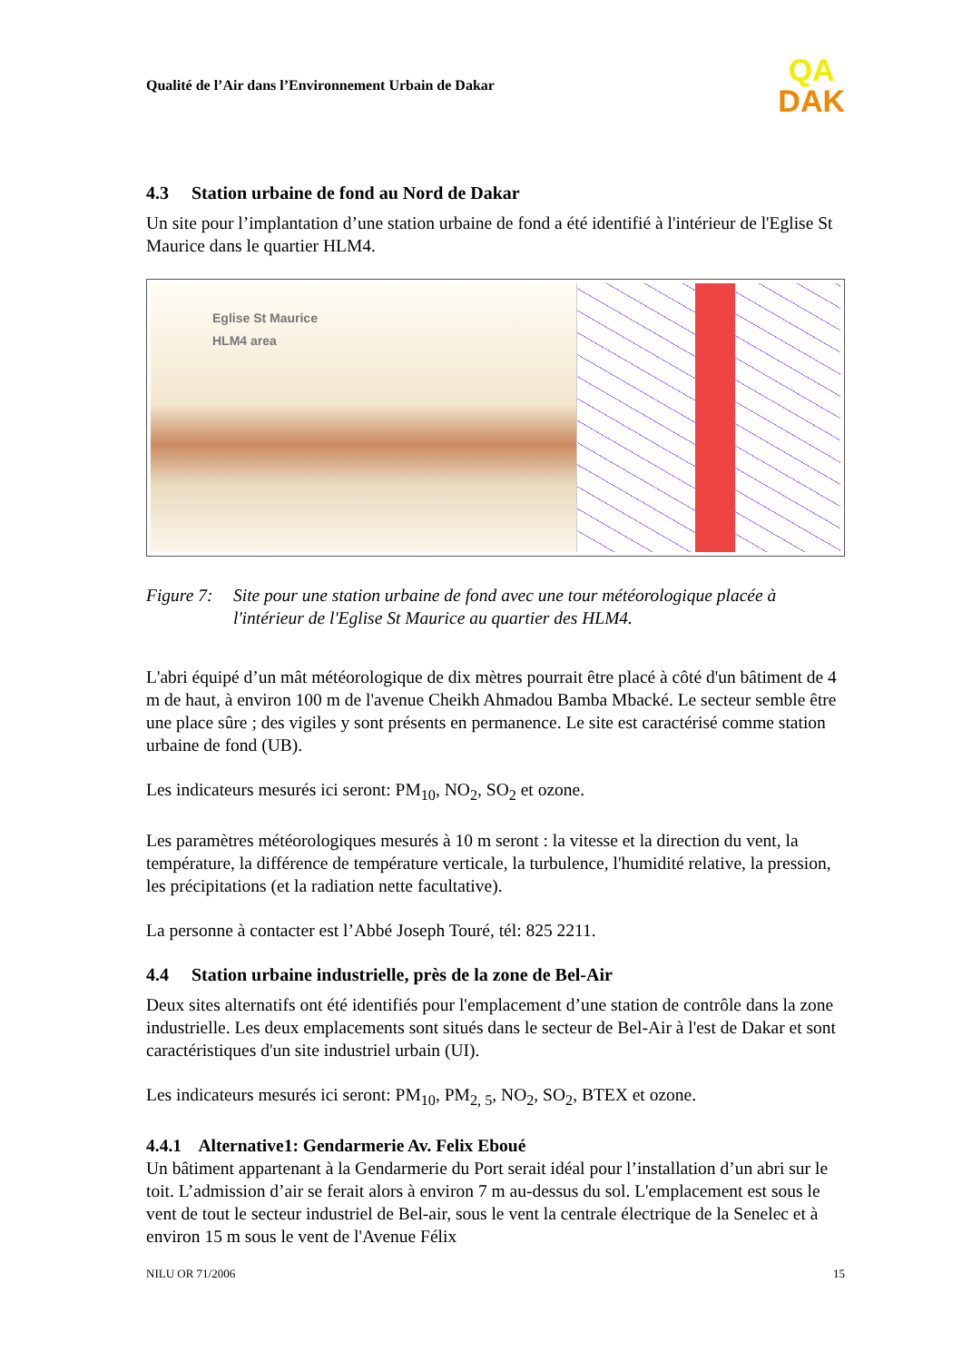Qualité de l’Air dans l’Environnement Urbain de Dakar
QA
DAK
4.3 Station urbaine de fond au Nord de Dakar
Un site pour l’implantation d’une station urbaine de fond a été identifié à l'intérieur de l'Eglise St Maurice dans le quartier HLM4.
Eglise St Maurice
HLM4 area
Figure 7: Site pour une station urbaine de fond avec une tour météorologique placée à l'intérieur de l'Eglise St Maurice au quartier des HLM4.
L'abri équipé d’un mât météorologique de dix mètres pourrait être placé à côté d'un bâtiment de 4 m de haut, à environ 100 m de l'avenue Cheikh Ahmadou Bamba Mbacké. Le secteur semble être une place sûre ; des vigiles y sont présents en permanence. Le site est caractérisé comme station urbaine de fond (UB).
Les indicateurs mesurés ici seront: PM<sub>10</sub>, NO<sub>2</sub>, SO<sub>2</sub> et ozone.
Les paramètres météorologiques mesurés à 10 m seront : la vitesse et la direction du vent, la température, la différence de température verticale, la turbulence, l'humidité relative, la pression, les précipitations (et la radiation nette facultative).
La personne à contacter est l’Abbé Joseph Touré, tél: 825 2211.
4.4 Station urbaine industrielle, près de la zone de Bel-Air
Deux sites alternatifs ont été identifiés pour l'emplacement d’une station de contrôle dans la zone industrielle. Les deux emplacements sont situés dans le secteur de Bel-Air à l'est de Dakar et sont caractéristiques d'un site industriel urbain (UI).
Les indicateurs mesurés ici seront: PM<sub>10</sub>, PM<sub>2, 5</sub>, NO<sub>2</sub>, SO<sub>2</sub>, BTEX et ozone.
4.4.1 Alternative1: Gendarmerie Av. Felix Eboué
Un bâtiment appartenant à la Gendarmerie du Port serait idéal pour l’installation d’un abri sur le toit. L’admission d’air se ferait alors à environ 7 m au-dessus du sol. L'emplacement est sous le vent de tout le secteur industriel de Bel-air, sous le vent la centrale électrique de la Senelec et à environ 15 m sous le vent de l'Avenue Félix
NILU OR 71/2006 15